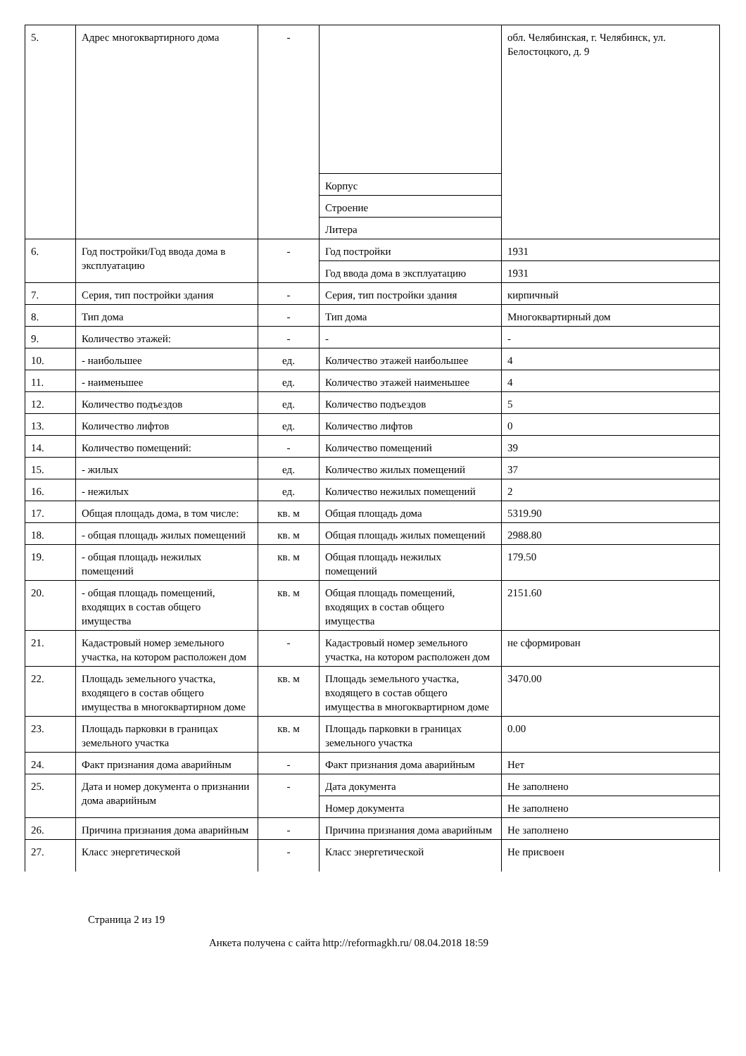| 5. | Адрес многоквартирного дома | - | | обл. Челябинская, г. Челябинск, ул. Белостоцкого, д. 9 |
| | | | Корпус | |
| | | | Строение | |
| | | | Литера | |
| 6. | Год постройки/Год ввода дома в эксплуатацию | - | Год постройки | 1931 |
| | | | Год ввода дома в эксплуатацию | 1931 |
| 7. | Серия, тип постройки здания | - | Серия, тип постройки здания | кирпичный |
| 8. | Тип дома | - | Тип дома | Многоквартирный дом |
| 9. | Количество этажей: | - | - | - |
| 10. | - наибольшее | ед. | Количество этажей наибольшее | 4 |
| 11. | - наименьшее | ед. | Количество этажей наименьшее | 4 |
| 12. | Количество подъездов | ед. | Количество подъездов | 5 |
| 13. | Количество лифтов | ед. | Количество лифтов | 0 |
| 14. | Количество помещений: | - | Количество помещений | 39 |
| 15. | - жилых | ед. | Количество жилых помещений | 37 |
| 16. | - нежилых | ед. | Количество нежилых помещений | 2 |
| 17. | Общая площадь дома, в том числе: | кв. м | Общая площадь дома | 5319.90 |
| 18. | - общая площадь жилых помещений | кв. м | Общая площадь жилых помещений | 2988.80 |
| 19. | - общая площадь нежилых помещений | кв. м | Общая площадь нежилых помещений | 179.50 |
| 20. | - общая площадь помещений, входящих в состав общего имущества | кв. м | Общая площадь помещений, входящих в состав общего имущества | 2151.60 |
| 21. | Кадастровый номер земельного участка, на котором расположен дом | - | Кадастровый номер земельного участка, на котором расположен дом | не сформирован |
| 22. | Площадь земельного участка, входящего в состав общего имущества в многоквартирном доме | кв. м | Площадь земельного участка, входящего в состав общего имущества в многоквартирном доме | 3470.00 |
| 23. | Площадь парковки в границах земельного участка | кв. м | Площадь парковки в границах земельного участка | 0.00 |
| 24. | Факт признания дома аварийным | - | Факт признания дома аварийным | Нет |
| 25. | Дата и номер документа о признании дома аварийным | - | Дата документа | Не заполнено |
| | | | Номер документа | Не заполнено |
| 26. | Причина признания дома аварийным | - | Причина признания дома аварийным | Не заполнено |
| 27. | Класс энергетической | - | Класс энергетической | Не присвоен |
Страница 2 из 19
Анкета получена с сайта http://reformagkh.ru/ 08.04.2018 18:59